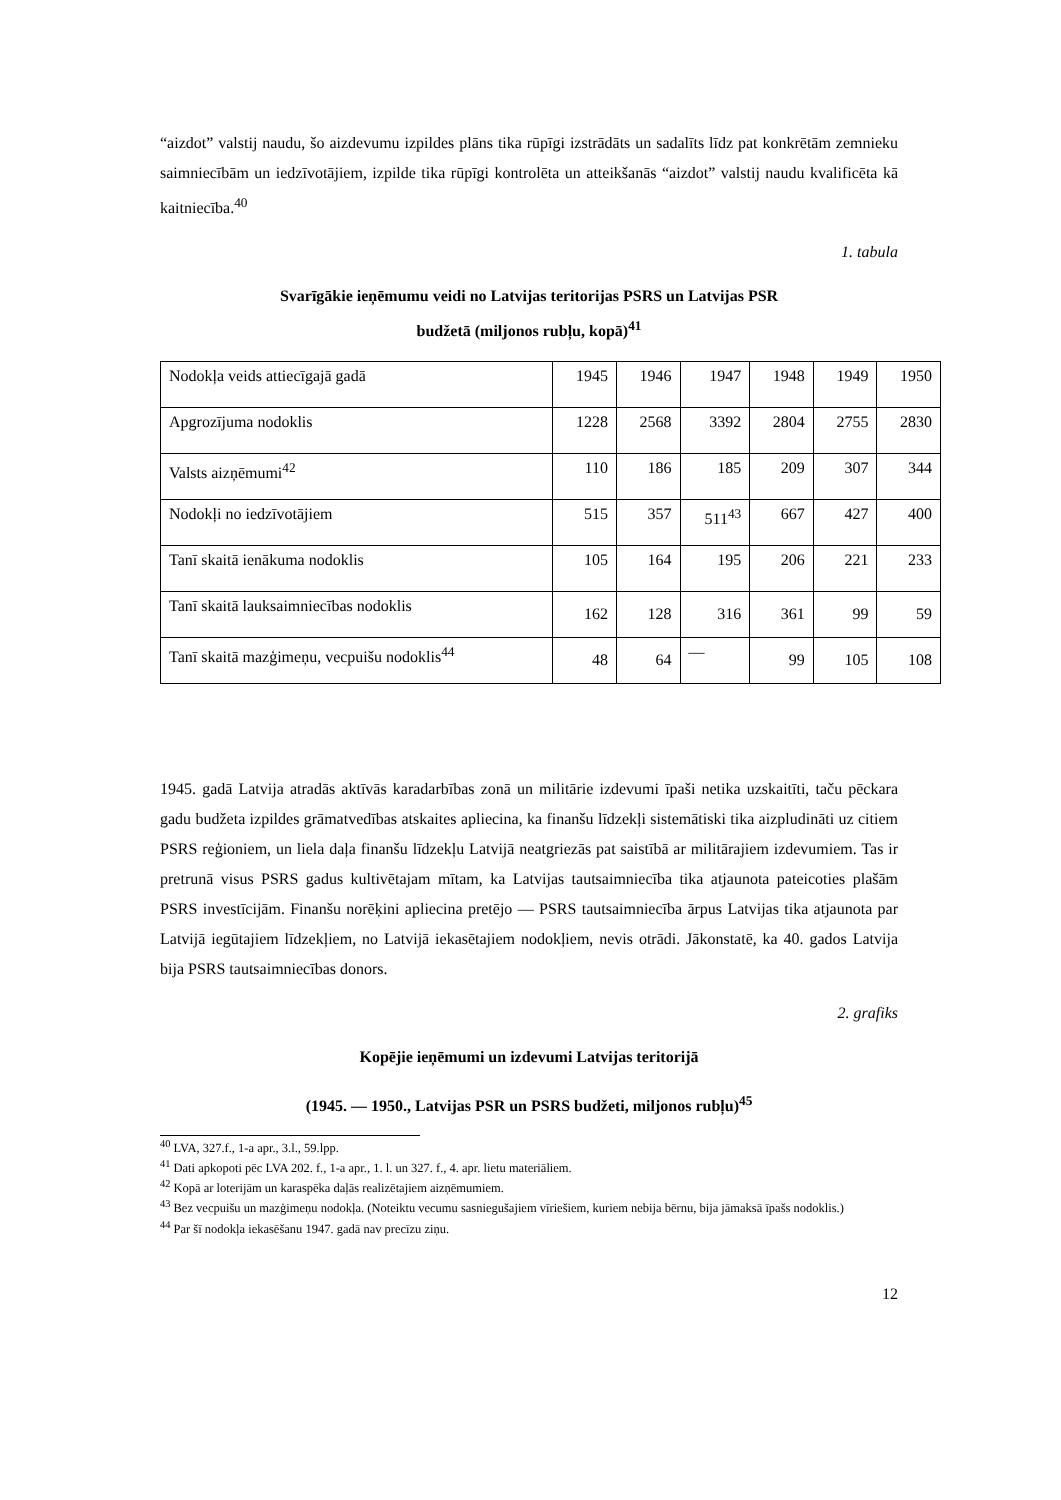“aizdot” valstij naudu, šo aizdevumu izpildes plāns tika rūpīgi izstrādāts un sadalīts līdz pat konkrētām zemnieku saimniecībām un iedzīvotājiem, izpilde tika rūpīgi kontrolēta un atteikšanās “aizdot” valstij naudu kvalificēta kā kaitniecība.<sup>40</sup>
1. tabula
Svarīgākie ieņēmumu veidi no Latvijas teritorijas PSRS un Latvijas PSR
budžetā (miljonos rubļu, kopā)<sup>41</sup>
| Nodokļa veids attiecīgajā gadā | 1945 | 1946 | 1947 | 1948 | 1949 | 1950 |
| Apgrozījuma nodoklis | 1228 | 2568 | 3392 | 2804 | 2755 | 2830 |
| Valsts aizņēmumi<sup>42</sup> | 110 | 186 | 185 | 209 | 307 | 344 |
| Nodokļi no iedzīvotājiem | 515 | 357 | 511<sup>43</sup> | 667 | 427 | 400 |
| Tanī skaitā ienākuma nodoklis | 105 | 164 | 195 | 206 | 221 | 233 |
| Tanī skaitā lauksaimniecības nodoklis | 162 | 128 | 316 | 361 | 99 | 59 |
| Tanī skaitā mazģimeņu, vecpuišu nodoklis<sup>44</sup> | 48 | 64 | — | 99 | 105 | 108 |
1945. gadā Latvija atradās aktīvās karadarbības zonā un militārie izdevumi īpaši netika uzskaitīti, taču pēckara gadu budžeta izpildes grāmatvedības atskaites apliecina, ka finanšu līdzekļi sistemātiski tika aizpludināti uz citiem PSRS reģioniem, un liela daļa finanšu līdzekļu Latvijā neatgriezās pat saistībā ar militārajiem izdevumiem. Tas ir pretrunā visus PSRS gadus kultivētajam mītam, ka Latvijas tautsaimniecība tika atjaunota pateicoties plašām PSRS investīcijām. Finanšu norēķini apliecina pretējo — PSRS tautsaimniecība ārpus Latvijas tika atjaunota par Latvijā iegūtajiem līdzekļiem, no Latvijā iekasētajiem nodokļiem, nevis otrādi. Jākonstatē, ka 40. gados Latvija bija PSRS tautsaimniecības donors.
2. grafiks
Kopējie ieņēmumi un izdevumi Latvijas teritorijā
(1945. — 1950., Latvijas PSR un PSRS budžeti, miljonos rubļu)<sup>45</sup>
<sup>40</sup> LVA, 327.f., 1-a apr., 3.l., 59.lpp.
<sup>41</sup> Dati apkopoti pēc LVA 202. f., 1-a apr., 1. l. un 327. f., 4. apr. lietu materiāliem.
<sup>42</sup> Kopā ar loterijām un karaspēka daļās realizētajiem aizņēmumiem.
<sup>43</sup> Bez vecpuišu un mazģimeņu nodokļa. (Noteiktu vecumu sasniegušajiem vīriešiem, kuriem nebija bērnu, bija jāmaksā īpašs nodoklis.)
<sup>44</sup> Par šī nodokļa iekasēšanu 1947. gadā nav precīzu ziņu.
12